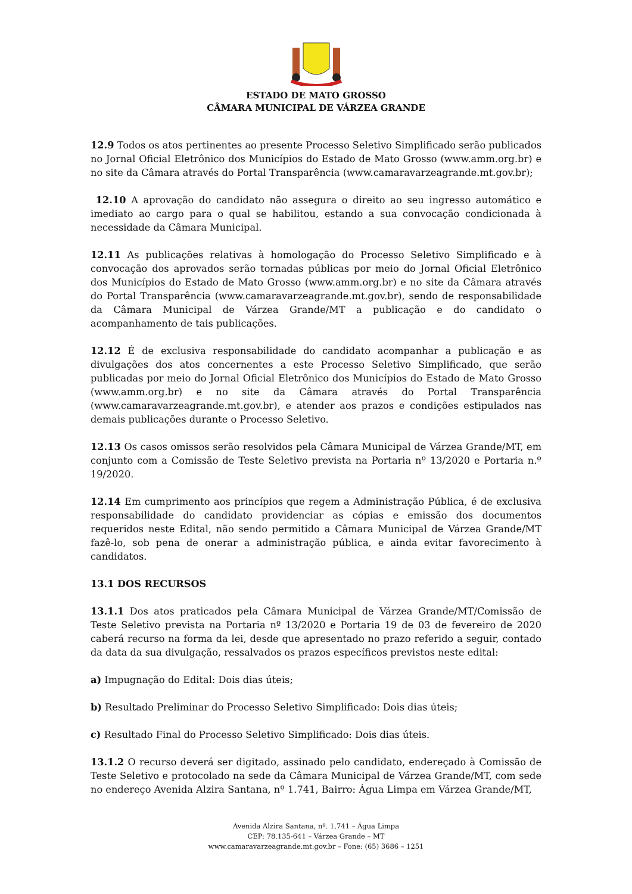ESTADO DE MATO GROSSO
CÂMARA MUNICIPAL DE VÁRZEA GRANDE
12.9 Todos os atos pertinentes ao presente Processo Seletivo Simplificado serão publicados no Jornal Oficial Eletrônico dos Municípios do Estado de Mato Grosso (www.amm.org.br) e no site da Câmara através do Portal Transparência (www.camaravarzeagrande.mt.gov.br);
12.10 A aprovação do candidato não assegura o direito ao seu ingresso automático e imediato ao cargo para o qual se habilitou, estando a sua convocação condicionada à necessidade da Câmara Municipal.
12.11 As publicações relativas à homologação do Processo Seletivo Simplificado e à convocação dos aprovados serão tornadas públicas por meio do Jornal Oficial Eletrônico dos Municípios do Estado de Mato Grosso (www.amm.org.br) e no site da Câmara através do Portal Transparência (www.camaravarzeagrande.mt.gov.br), sendo de responsabilidade da Câmara Municipal de Várzea Grande/MT a publicação e do candidato o acompanhamento de tais publicações.
12.12 É de exclusiva responsabilidade do candidato acompanhar a publicação e as divulgações dos atos concernentes a este Processo Seletivo Simplificado, que serão publicadas por meio do Jornal Oficial Eletrônico dos Municípios do Estado de Mato Grosso (www.amm.org.br) e no site da Câmara através do Portal Transparência (www.camaravarzeagrande.mt.gov.br), e atender aos prazos e condições estipulados nas demais publicações durante o Processo Seletivo.
12.13 Os casos omissos serão resolvidos pela Câmara Municipal de Várzea Grande/MT, em conjunto com a Comissão de Teste Seletivo prevista na Portaria nº 13/2020 e Portaria n.º 19/2020.
12.14 Em cumprimento aos princípios que regem a Administração Pública, é de exclusiva responsabilidade do candidato providenciar as cópias e emissão dos documentos requeridos neste Edital, não sendo permitido a Câmara Municipal de Várzea Grande/MT fazê-lo, sob pena de onerar a administração pública, e ainda evitar favorecimento à candidatos.
13.1 DOS RECURSOS
13.1.1 Dos atos praticados pela Câmara Municipal de Várzea Grande/MT/Comissão de Teste Seletivo prevista na Portaria nº 13/2020 e Portaria 19 de 03 de fevereiro de 2020 caberá recurso na forma da lei, desde que apresentado no prazo referido a seguir, contado da data da sua divulgação, ressalvados os prazos específicos previstos neste edital:
a) Impugnação do Edital: Dois dias úteis;
b) Resultado Preliminar do Processo Seletivo Simplificado: Dois dias úteis;
c) Resultado Final do Processo Seletivo Simplificado: Dois dias úteis.
13.1.2 O recurso deverá ser digitado, assinado pelo candidato, endereçado à Comissão de Teste Seletivo e protocolado na sede da Câmara Municipal de Várzea Grande/MT, com sede no endereço Avenida Alzira Santana, nº 1.741, Bairro: Água Limpa em Várzea Grande/MT,
Avenida Alzira Santana, nº. 1.741 – Água Limpa
CEP: 78.135-641 – Várzea Grande – MT
www.camaravarzeagrande.mt.gov.br – Fone: (65) 3686 – 1251